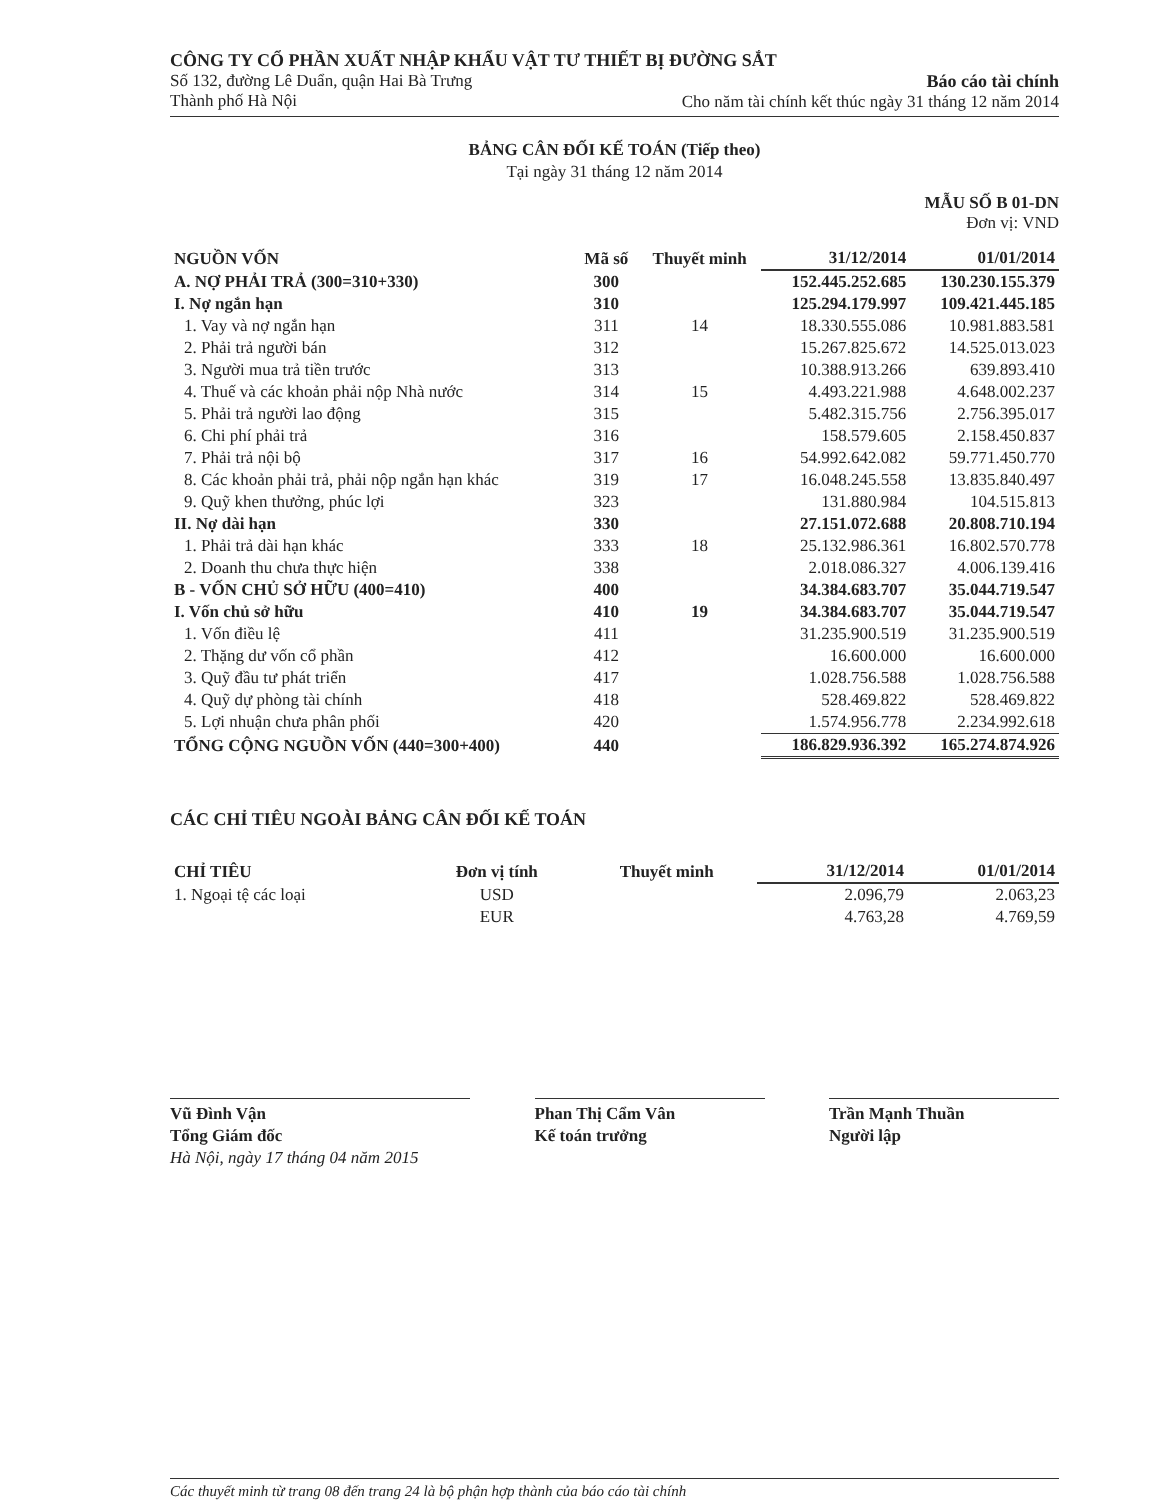CÔNG TY CỔ PHẦN XUẤT NHẬP KHẨU VẬT TƯ THIẾT BỊ ĐƯỜNG SẮT
Số 132, đường Lê Duẩn, quận Hai Bà Trưng
Thành phố Hà Nội
Báo cáo tài chính
Cho năm tài chính kết thúc ngày 31 tháng 12 năm 2014
BẢNG CÂN ĐỐI KẾ TOÁN (Tiếp theo)
Tại ngày 31 tháng 12 năm 2014
MẪU SỐ B 01-DN
Đơn vị: VND
| NGUỒN VỐN | Mã số | Thuyết minh | 31/12/2014 | 01/01/2014 |
| --- | --- | --- | --- | --- |
| A. NỢ PHẢI TRẢ (300=310+330) | 300 | | 152.445.252.685 | 130.230.155.379 |
| I. Nợ ngắn hạn | 310 | | 125.294.179.997 | 109.421.445.185 |
| 1. Vay và nợ ngắn hạn | 311 | 14 | 18.330.555.086 | 10.981.883.581 |
| 2. Phải trả người bán | 312 | | 15.267.825.672 | 14.525.013.023 |
| 3. Người mua trả tiền trước | 313 | | 10.388.913.266 | 639.893.410 |
| 4. Thuế và các khoản phải nộp Nhà nước | 314 | 15 | 4.493.221.988 | 4.648.002.237 |
| 5. Phải trả người lao động | 315 | | 5.482.315.756 | 2.756.395.017 |
| 6. Chi phí phải trả | 316 | | 158.579.605 | 2.158.450.837 |
| 7. Phải trả nội bộ | 317 | 16 | 54.992.642.082 | 59.771.450.770 |
| 8. Các khoản phải trả, phải nộp ngắn hạn khác | 319 | 17 | 16.048.245.558 | 13.835.840.497 |
| 9. Quỹ khen thưởng, phúc lợi | 323 | | 131.880.984 | 104.515.813 |
| II. Nợ dài hạn | 330 | | 27.151.072.688 | 20.808.710.194 |
| 1. Phải trả dài hạn khác | 333 | 18 | 25.132.986.361 | 16.802.570.778 |
| 2. Doanh thu chưa thực hiện | 338 | | 2.018.086.327 | 4.006.139.416 |
| B - VỐN CHỦ SỞ HỮU (400=410) | 400 | | 34.384.683.707 | 35.044.719.547 |
| I. Vốn chủ sở hữu | 410 | 19 | 34.384.683.707 | 35.044.719.547 |
| 1. Vốn điều lệ | 411 | | 31.235.900.519 | 31.235.900.519 |
| 2. Thặng dư vốn cổ phần | 412 | | 16.600.000 | 16.600.000 |
| 3. Quỹ đầu tư phát triển | 417 | | 1.028.756.588 | 1.028.756.588 |
| 4. Quỹ dự phòng tài chính | 418 | | 528.469.822 | 528.469.822 |
| 5. Lợi nhuận chưa phân phối | 420 | | 1.574.956.778 | 2.234.992.618 |
| TỔNG CỘNG NGUỒN VỐN (440=300+400) | 440 | | 186.829.936.392 | 165.274.874.926 |
CÁC CHỈ TIÊU NGOÀI BẢNG CÂN ĐỐI KẾ TOÁN
| CHỈ TIÊU | Đơn vị tính | Thuyết minh | 31/12/2014 | 01/01/2014 |
| --- | --- | --- | --- | --- |
| 1. Ngoại tệ các loại | USD | | 2.096,79 | 2.063,23 |
| | EUR | | 4.763,28 | 4.769,59 |
Vũ Đình Vận
Tổng Giám đốc
Hà Nội, ngày 17 tháng 04 năm 2015
Phan Thị Cẩm Vân
Kế toán trưởng
Trần Mạnh Thuần
Người lập
Các thuyết minh từ trang 08 đến trang 24 là bộ phận hợp thành của báo cáo tài chính